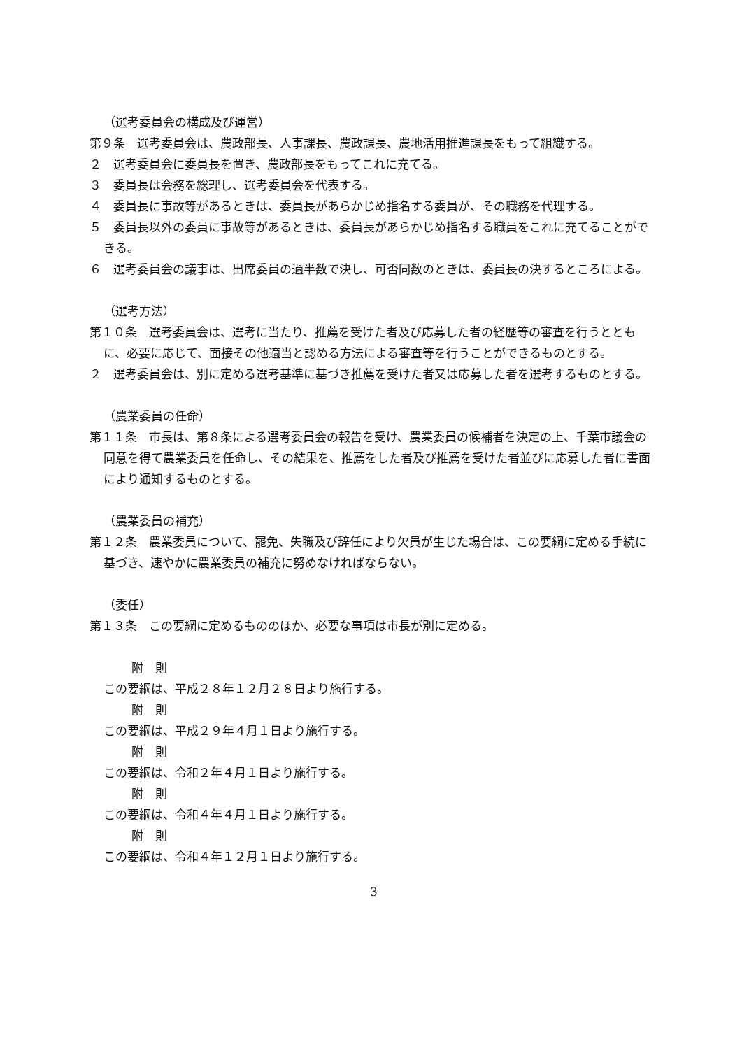（選考委員会の構成及び運営）
第９条　選考委員会は、農政部長、人事課長、農政課長、農地活用推進課長をもって組織する。
２　選考委員会に委員長を置き、農政部長をもってこれに充てる。
３　委員長は会務を総理し、選考委員会を代表する。
４　委員長に事故等があるときは、委員長があらかじめ指名する委員が、その職務を代理する。
５　委員長以外の委員に事故等があるときは、委員長があらかじめ指名する職員をこれに充てることができる。
６　選考委員会の議事は、出席委員の過半数で決し、可否同数のときは、委員長の決するところによる。
（選考方法）
第１０条　選考委員会は、選考に当たり、推薦を受けた者及び応募した者の経歴等の審査を行うとともに、必要に応じて、面接その他適当と認める方法による審査等を行うことができるものとする。
２　選考委員会は、別に定める選考基準に基づき推薦を受けた者又は応募した者を選考するものとする。
（農業委員の任命）
第１１条　市長は、第８条による選考委員会の報告を受け、農業委員の候補者を決定の上、千葉市議会の同意を得て農業委員を任命し、その結果を、推薦をした者及び推薦を受けた者並びに応募した者に書面により通知するものとする。
（農業委員の補充）
第１２条　農業委員について、罷免、失職及び辞任により欠員が生じた場合は、この要綱に定める手続に基づき、速やかに農業委員の補充に努めなければならない。
（委任）
第１３条　この要綱に定めるもののほか、必要な事項は市長が別に定める。
附　則
この要綱は、平成２８年１２月２８日より施行する。
附　則
この要綱は、平成２９年４月１日より施行する。
附　則
この要綱は、令和２年４月１日より施行する。
附　則
この要綱は、令和４年４月１日より施行する。
附　則
この要綱は、令和４年１２月１日より施行する。
3